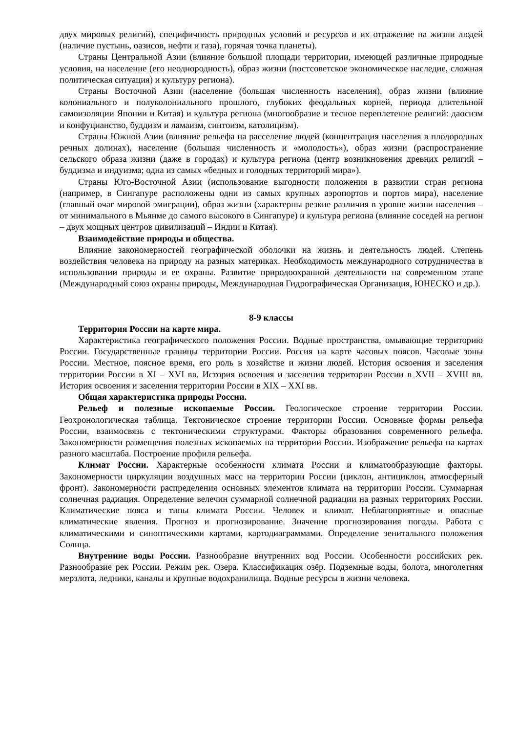двух мировых религий), специфичность природных условий и ресурсов и их отражение на жизни людей (наличие пустынь, оазисов, нефти и газа), горячая точка планеты).
Страны Центральной Азии (влияние большой площади территории, имеющей различные природные условия, на население (его неоднородность), образ жизни (постсоветское экономическое наследие, сложная политическая ситуация) и культуру региона).
Страны Восточной Азии (население (большая численность населения), образ жизни (влияние колониального и полуколониального прошлого, глубоких феодальных корней, периода длительной самоизоляции Японии и Китая) и культура региона (многообразие и тесное переплетение религий: даосизм и конфуцианство, буддизм и ламаизм, синтоизм, католицизм).
Страны Южной Азии (влияние рельефа на расселение людей (концентрация населения в плодородных речных долинах), население (большая численность и «молодость»), образ жизни (распространение сельского образа жизни (даже в городах) и культура региона (центр возникновения древних религий – буддизма и индуизма; одна из самых «бедных и голодных территорий мира»).
Страны Юго-Восточной Азии (использование выгодности положения в развитии стран региона (например, в Сингапуре расположены одни из самых крупных аэропортов и портов мира), население (главный очаг мировой эмиграции), образ жизни (характерны резкие различия в уровне жизни населения – от минимального в Мьянме до самого высокого в Сингапуре) и культура региона (влияние соседей на регион – двух мощных центров цивилизаций – Индии и Китая).
Взаимодействие природы и общества.
Влияние закономерностей географической оболочки на жизнь и деятельность людей. Степень воздействия человека на природу на разных материках. Необходимость международного сотрудничества в использовании природы и ее охраны. Развитие природоохранной деятельности на современном этапе (Международный союз охраны природы, Международная Гидрографическая Организация, ЮНЕСКО и др.).
8-9 классы
Территория России на карте мира.
Характеристика географического положения России. Водные пространства, омывающие территорию России. Государственные границы территории России. Россия на карте часовых поясов. Часовые зоны России. Местное, поясное время, его роль в хозяйстве и жизни людей. История освоения и заселения территории России в XI – XVI вв. История освоения и заселения территории России в XVII – XVIII вв. История освоения и заселения территории России в XIX – XXI вв.
Общая характеристика природы России.
Рельеф и полезные ископаемые России. Геологическое строение территории России. Геохронологическая таблица. Тектоническое строение территории России. Основные формы рельефа России, взаимосвязь с тектоническими структурами. Факторы образования современного рельефа. Закономерности размещения полезных ископаемых на территории России. Изображение рельефа на картах разного масштаба. Построение профиля рельефа.
Климат России. Характерные особенности климата России и климатообразующие факторы. Закономерности циркуляции воздушных масс на территории России (циклон, антициклон, атмосферный фронт). Закономерности распределения основных элементов климата на территории России. Суммарная солнечная радиация. Определение велечин суммарной солнечной радиации на разных территориях России. Климатические пояса и типы климата России. Человек и климат. Неблагоприятные и опасные климатические явления. Прогноз и прогнозирование. Значение прогнозирования погоды. Работа с климатическими и синоптическими картами, картодиаграммами. Определение зенитального положения Солнца.
Внутренние воды России. Разнообразие внутренних вод России. Особенности российских рек. Разнообразие рек России. Режим рек. Озера. Классификация озёр. Подземные воды, болота, многолетняя мерзлота, ледники, каналы и крупные водохранилища. Водные ресурсы в жизни человека.